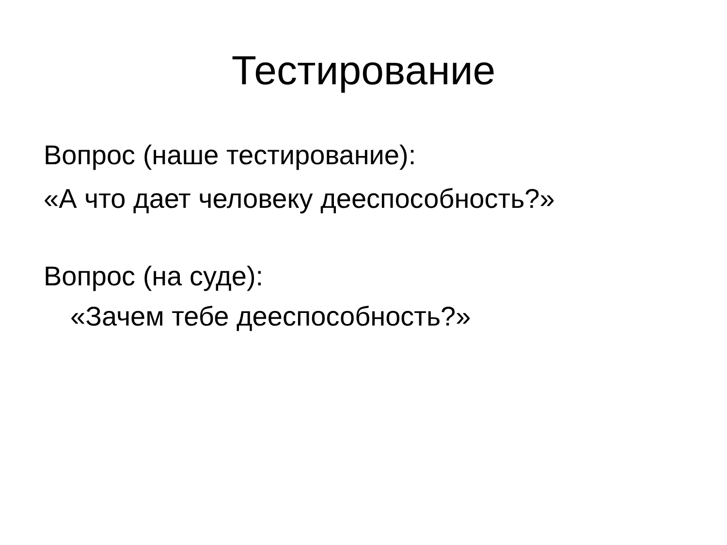Тестирование
Вопрос (наше тестирование):
«А что дает человеку дееспособность?»
Вопрос (на суде):
«Зачем тебе дееспособность?»